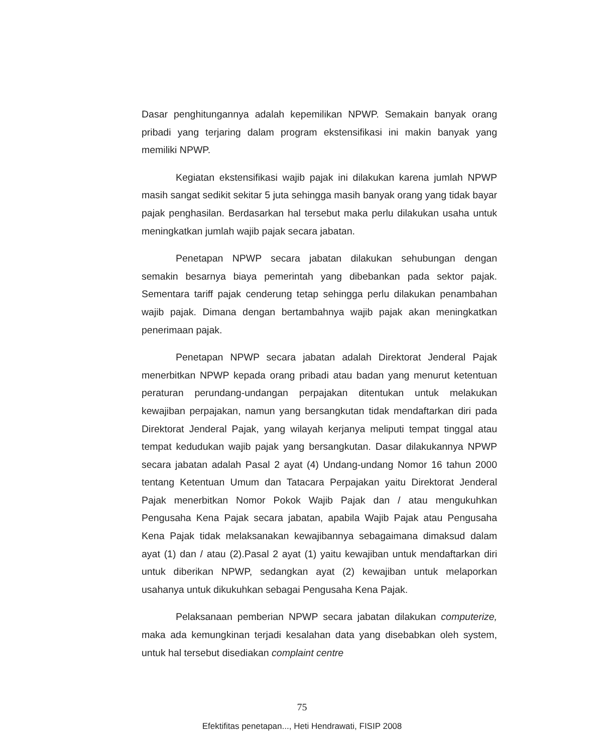Dasar penghitungannya adalah kepemilikan NPWP. Semakain banyak orang pribadi yang terjaring dalam program ekstensifikasi ini makin banyak yang memiliki NPWP.
Kegiatan ekstensifikasi wajib pajak ini dilakukan karena jumlah NPWP masih sangat sedikit sekitar 5 juta sehingga masih banyak orang yang tidak bayar pajak penghasilan. Berdasarkan hal tersebut maka perlu dilakukan usaha untuk meningkatkan jumlah wajib pajak secara jabatan.
Penetapan NPWP secara jabatan dilakukan sehubungan dengan semakin besarnya biaya pemerintah yang dibebankan pada sektor pajak. Sementara tariff pajak cenderung tetap sehingga perlu dilakukan penambahan wajib pajak. Dimana dengan bertambahnya wajib pajak akan meningkatkan penerimaan pajak.
Penetapan NPWP secara jabatan adalah Direktorat Jenderal Pajak menerbitkan NPWP kepada orang pribadi atau badan yang menurut ketentuan peraturan perundang-undangan perpajakan ditentukan untuk melakukan kewajiban perpajakan, namun yang bersangkutan tidak mendaftarkan diri pada Direktorat Jenderal Pajak, yang wilayah kerjanya meliputi tempat tinggal atau tempat kedudukan wajib pajak yang bersangkutan. Dasar dilakukannya NPWP secara jabatan adalah Pasal 2 ayat (4) Undang-undang Nomor 16 tahun 2000 tentang Ketentuan Umum dan Tatacara Perpajakan yaitu Direktorat Jenderal Pajak menerbitkan Nomor Pokok Wajib Pajak dan / atau mengukuhkan Pengusaha Kena Pajak secara jabatan, apabila Wajib Pajak atau Pengusaha Kena Pajak tidak melaksanakan kewajibannya sebagaimana dimaksud dalam ayat (1) dan / atau (2).Pasal 2 ayat (1) yaitu kewajiban untuk mendaftarkan diri untuk diberikan NPWP, sedangkan ayat (2) kewajiban untuk melaporkan usahanya untuk dikukuhkan sebagai Pengusaha Kena Pajak.
Pelaksanaan pemberian NPWP secara jabatan dilakukan computerize, maka ada kemungkinan terjadi kesalahan data yang disebabkan oleh system, untuk hal tersebut disediakan complaint centre
75
Efektifitas penetapan..., Heti Hendrawati, FISIP 2008